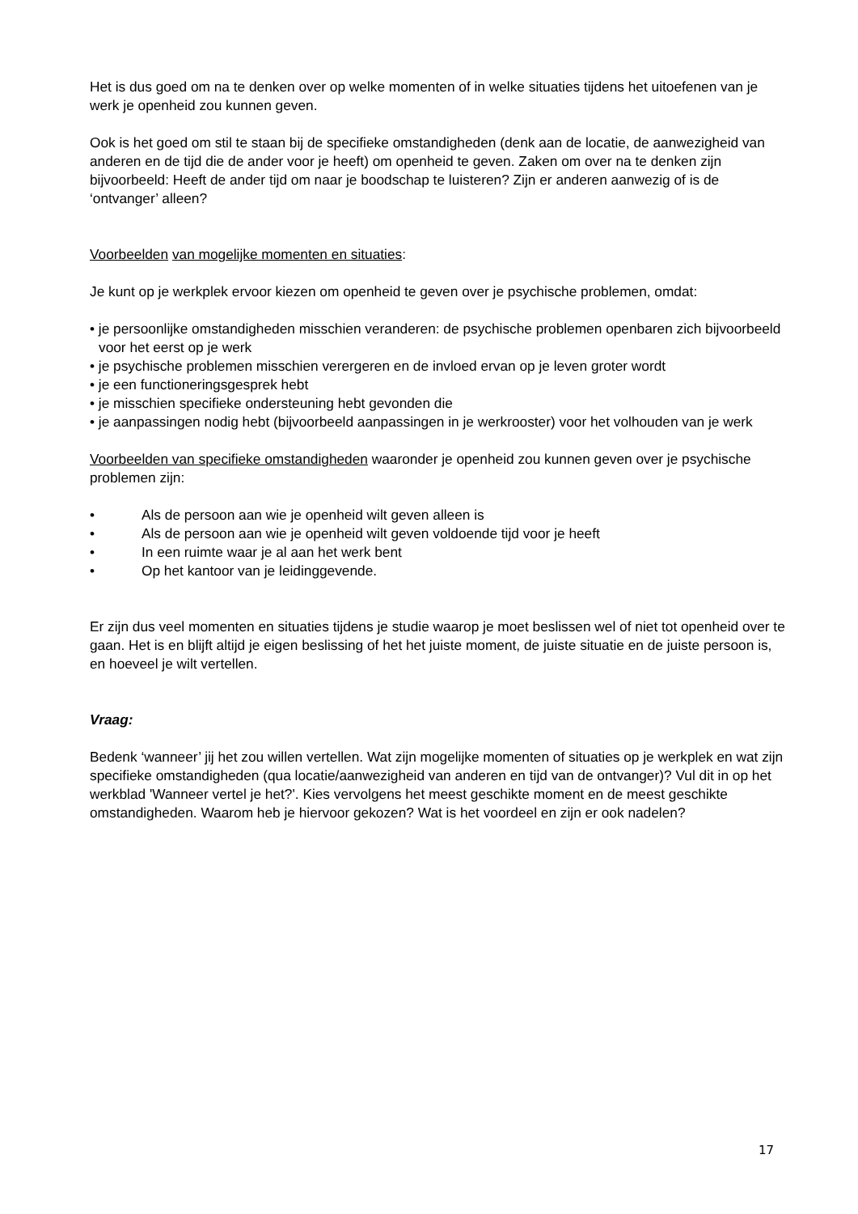Het is dus goed om na te denken over op welke momenten of in welke situaties tijdens het uitoefenen van je werk je openheid zou kunnen geven.
Ook is het goed om stil te staan bij de specifieke omstandigheden (denk aan de locatie, de aanwezigheid van anderen en de tijd die de ander voor je heeft) om openheid te geven. Zaken om over na te denken zijn bijvoorbeeld: Heeft de ander tijd om naar je boodschap te luisteren? Zijn er anderen aanwezig of is de ‘ontvanger’ alleen?
Voorbeelden van mogelijke momenten en situaties:
Je kunt op je werkplek ervoor kiezen om openheid te geven over je psychische problemen, omdat:
• je persoonlijke omstandigheden misschien veranderen: de psychische problemen openbaren zich bijvoorbeeld voor het eerst op je werk
• je psychische problemen misschien verergeren en de invloed ervan op je leven groter wordt
• je een functioneringsgesprek hebt
• je misschien specifieke ondersteuning hebt gevonden die
• je aanpassingen nodig hebt (bijvoorbeeld aanpassingen in je werkrooster) voor het volhouden van je werk
Voorbeelden van specifieke omstandigheden waaronder je openheid zou kunnen geven over je psychische problemen zijn:
• Als de persoon aan wie je openheid wilt geven alleen is
• Als de persoon aan wie je openheid wilt geven voldoende tijd voor je heeft
• In een ruimte waar je al aan het werk bent
• Op het kantoor van je leidinggevende.
Er zijn dus veel momenten en situaties tijdens je studie waarop je moet beslissen wel of niet tot openheid over te gaan. Het is en blijft altijd je eigen beslissing of het het juiste moment, de juiste situatie en de juiste persoon is, en hoeveel je wilt vertellen.
Vraag:
Bedenk ‘wanneer’ jij het zou willen vertellen. Wat zijn mogelijke momenten of situaties op je werkplek en wat zijn specifieke omstandigheden (qua locatie/aanwezigheid van anderen en tijd van de ontvanger)? Vul dit in op het werkblad 'Wanneer vertel je het?'. Kies vervolgens het meest geschikte moment en de meest geschikte omstandigheden. Waarom heb je hiervoor gekozen? Wat is het voordeel en zijn er ook nadelen?
17